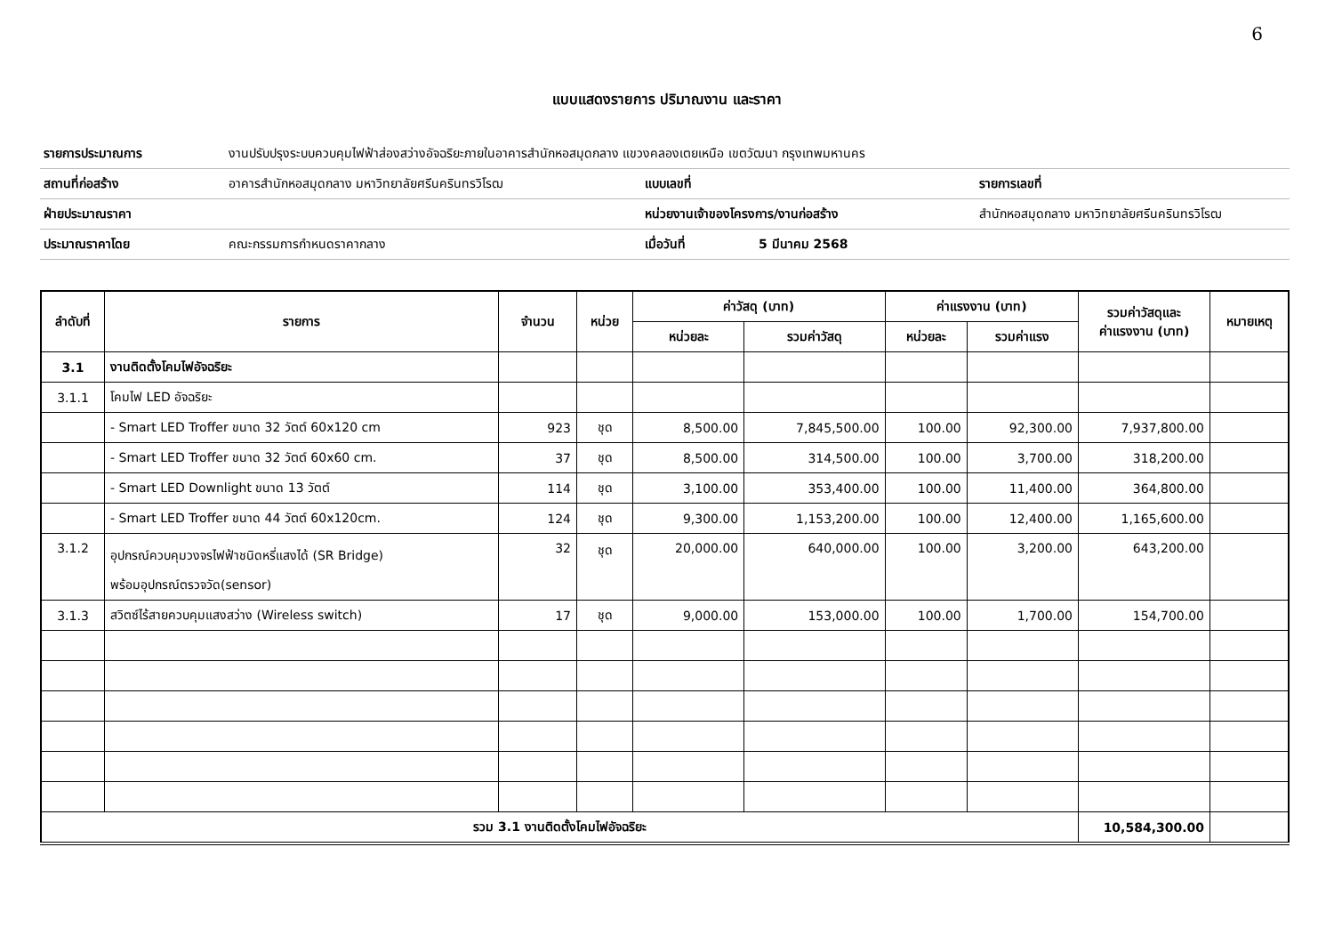6
แบบแสดงรายการ ปริมาณงาน และราคา
| รายการประมาณการ | งานปรับปรุงระบบควบคุมไฟฟ้าส่องสว่างอัจฉริยะภายในอาคารสำนักหอสมุดกลาง แขวงคลองเตยเหนือ เขตวัฒนา กรุงเทพมหานคร | | | |
| สถานที่ก่อสร้าง | อาคารสำนักหอสมุดกลาง มหาวิทยาลัยศรีนครินทรวิโรฒ | แบบเลขที่ | | รายการเลขที่ |
| ฝ่ายประมาณราคา | | หน่วยงานเจ้าของโครงการ/งานก่อสร้าง | | สำนักหอสมุดกลาง มหาวิทยาลัยศรีนครินทรวิโรฒ |
| ประมาณราคาโดย | คณะกรรมการกำหนดราคากลาง | เมื่อวันที่ | 5 มีนาคม 2568 | |
| ลำดับที่ | รายการ | จำนวน | หน่วย | ค่าวัสดุ (บาท) | | ค่าแรงงาน (บาท) | | รวมค่าวัสดุและ ค่าแรงงาน (บาท) | หมายเหตุ |
| --- | --- | --- | --- | --- | --- | --- | --- | --- | --- |
| | | | | หน่วยละ | รวมค่าวัสดุ | หน่วยละ | รวมค่าแรง | | |
| 3.1 | งานติดตั้งโคมไฟอัจฉริยะ | | | | | | | | |
| 3.1.1 | โคมไฟ LED อัจฉริยะ | | | | | | | | |
| | - Smart LED Troffer ขนาด 32 วัตต์ 60x120 cm | 923 | ชุด | 8,500.00 | 7,845,500.00 | 100.00 | 92,300.00 | 7,937,800.00 | |
| | - Smart LED Troffer ขนาด 32 วัตต์ 60x60 cm. | 37 | ชุด | 8,500.00 | 314,500.00 | 100.00 | 3,700.00 | 318,200.00 | |
| | - Smart LED Downlight ขนาด 13 วัตต์ | 114 | ชุด | 3,100.00 | 353,400.00 | 100.00 | 11,400.00 | 364,800.00 | |
| | - Smart LED Troffer ขนาด 44 วัตต์ 60x120cm. | 124 | ชุด | 9,300.00 | 1,153,200.00 | 100.00 | 12,400.00 | 1,165,600.00 | |
| 3.1.2 | อุปกรณ์ควบคุมวงจรไฟฟ้าชนิดหรี่แสงได้ (SR Bridge) พร้อมอุปกรณ์ตรวจวัด(sensor) | 32 | ชุด | 20,000.00 | 640,000.00 | 100.00 | 3,200.00 | 643,200.00 | |
| 3.1.3 | สวิตซ์ไร้สายควบคุมแสงสว่าง (Wireless switch) | 17 | ชุด | 9,000.00 | 153,000.00 | 100.00 | 1,700.00 | 154,700.00 | |
| รวม 3.1 งานติดตั้งโคมไฟอัจฉริยะ | | | | | | | | 10,584,300.00 | |